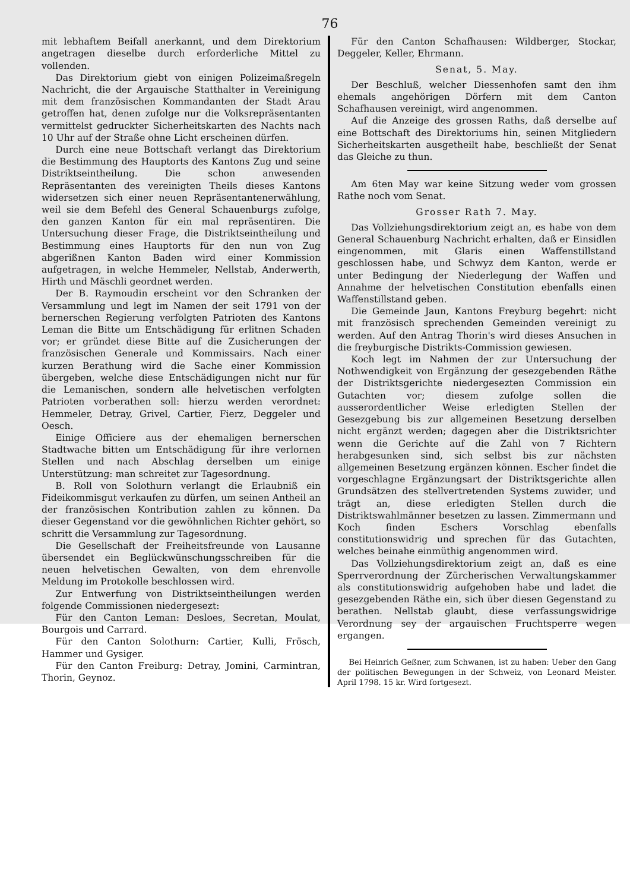76
mit lebhaftem Beifall anerkannt, und dem Direktorium angetragen dieselbe durch erforderliche Mittel zu vollenden.
Das Direktorium giebt von einigen Polizeimaßregeln Nachricht, die der Argauische Statthalter in Vereinigung mit dem französischen Kommandanten der Stadt Arau getroffen hat, denen zufolge nur die Volksrepräsentanten vermittelst gedruckter Sicherheitskarten des Nachts nach 10 Uhr auf der Straße ohne Licht erscheinen dürfen.
Durch eine neue Bottschaft verlangt das Direktorium die Bestimmung des Hauptorts des Kantons Zug und seine Distriktseintheilung. Die schon anwesenden Repräsentanten des vereinigten Theils dieses Kantons widersetzen sich einer neuen Repräsentantenerwählung, weil sie dem Befehl des General Schauenburgs zufolge, den ganzen Kanton für ein mal repräsentiren. Die Untersuchung dieser Frage, die Distriktseintheilung und Bestimmung eines Hauptorts für den nun von Zug abgerißnen Kanton Baden wird einer Kommission aufgetragen, in welche Hemmeler, Nellstab, Anderwerth, Hirth und Mäschli geordnet werden.
Der B. Raymoudin erscheint vor den Schranken der Versammlung und legt im Namen der seit 1791 von der bernerschen Regierung verfolgten Patrioten des Kantons Leman die Bitte um Entschädigung für erlitnen Schaden vor; er gründet diese Bitte auf die Zusicherungen der französischen Generale und Kommissairs. Nach einer kurzen Berathung wird die Sache einer Kommission übergeben, welche diese Entschädigungen nicht nur für die Lemanischen, sondern alle helvetischen verfolgten Patrioten vorberathen soll: hierzu werden verordnet: Hemmeler, Detray, Grivel, Cartier, Fierz, Deggeler und Oesch.
Einige Officiere aus der ehemaligen bernerschen Stadtwache bitten um Entschädigung für ihre verlornen Stellen und nach Abschlag derselben um einige Unterstützung: man schreitet zur Tagesordnung.
B. Roll von Solothurn verlangt die Erlaubniß ein Fideikommisgut verkaufen zu dürfen, um seinen Antheil an der französischen Kontribution zahlen zu können. Da dieser Gegenstand vor die gewöhnlichen Richter gehört, so schritt die Versammlung zur Tagesordnung.
Die Gesellschaft der Freiheitsfreunde von Lausanne übersendet ein Beglückwünschungsschreiben für die neuen helvetischen Gewalten, von dem ehrenvolle Meldung im Protokolle beschlossen wird.
Zur Entwerfung von Distriktseintheilungen werden folgende Commissionen niedergesezt:
Für den Canton Leman: Desloes, Secretan, Moulat, Bourgois und Carrard.
Für den Canton Solothurn: Cartier, Kulli, Frösch, Hammer und Gysiger.
Für den Canton Freiburg: Detray, Jomini, Carmintran, Thorin, Geynoz.
Für den Canton Schafhausen: Wildberger, Stockar, Deggeler, Keller, Ehrmann.
Senat, 5. May.
Der Beschluß, welcher Diessenhofen samt den ihm ehemals angehörigen Dörfern mit dem Canton Schafhausen vereinigt, wird angenommen.
Auf die Anzeige des grossen Raths, daß derselbe auf eine Bottschaft des Direktoriums hin, seinen Mitgliedern Sicherheitskarten ausgetheilt habe, beschließt der Senat das Gleiche zu thun.
Am 6ten May war keine Sitzung weder vom grossen Rathe noch vom Senat.
Grosser Rath 7. May.
Das Vollziehungsdirektorium zeigt an, es habe von dem General Schauenburg Nachricht erhalten, daß er Einsidlen eingenommen, mit Glaris einen Waffenstillstand geschlossen habe, und Schwyz dem Kanton, werde er unter Bedingung der Niederlegung der Waffen und Annahme der helvetischen Constitution ebenfalls einen Waffenstillstand geben.
Die Gemeinde Jaun, Kantons Freyburg begehrt: nicht mit französisch sprechenden Gemeinden vereinigt zu werden. Auf den Antrag Thorin's wird dieses Ansuchen in die freyburgische Distrikts-Commission gewiesen.
Koch legt im Nahmen der zur Untersuchung der Nothwendigkeit von Ergänzung der gesezgebenden Räthe der Distriktsgerichte niedergesezten Commission ein Gutachten vor; diesem zufolge sollen die ausserordentlicher Weise erledigten Stellen der Gesezgebung bis zur allgemeinen Besetzung derselben nicht ergänzt werden; dagegen aber die Distriktsrichter wenn die Gerichte auf die Zahl von 7 Richtern herabgesunken sind, sich selbst bis zur nächsten allgemeinen Besetzung ergänzen können. Escher findet die vorgeschlagne Ergänzungsart der Distriktsgerichte allen Grundsätzen des stellvertretenden Systems zuwider, und trägt an, diese erledigten Stellen durch die Distriktswahlmänner besetzen zu lassen. Zimmermann und Koch finden Eschers Vorschlag ebenfalls constitutionswidrig und sprechen für das Gutachten, welches beinahe einmüthig angenommen wird.
Das Vollziehungsdirektorium zeigt an, daß es eine Sperrverordnung der Zürcherischen Verwaltungskammer als constitutionswidrig aufgehoben habe und ladet die gesezgebenden Räthe ein, sich über diesen Gegenstand zu berathen. Nellstab glaubt, diese verfassungswidrige Verordnung sey der argauischen Fruchtsperre wegen ergangen.
Bei Heinrich Geßner, zum Schwanen, ist zu haben: Ueber den Gang der politischen Bewegungen in der Schweiz, von Leonard Meister. April 1798. 15 kr. Wird fortgesezt.